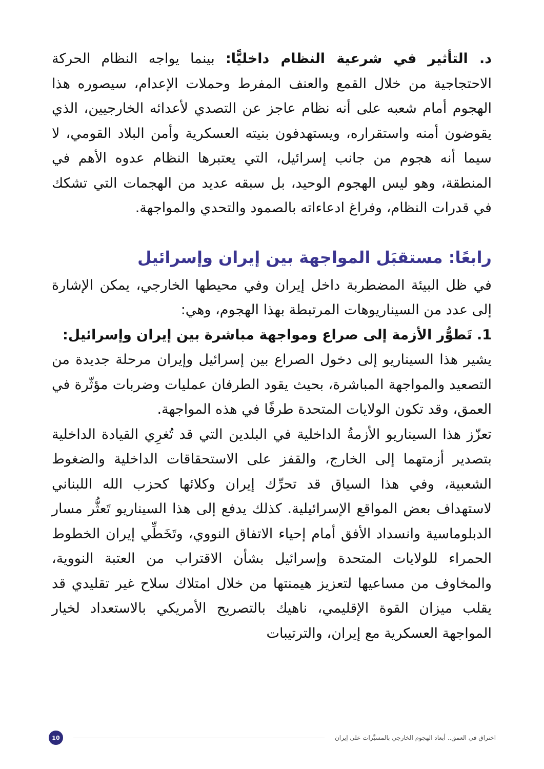د. التأثير في شرعية النظام داخليًّا: بينما يواجه النظام الحركة الاحتجاجية من خلال القمع والعنف المفرط وحملات الإعدام، سيصوره هذا الهجوم أمام شعبه على أنه نظام عاجز عن التصدي لأعدائه الخارجيين، الذي يقوضون أمنه واستقراره، ويستهدفون بنيته العسكرية وأمن البلاد القومي، لا سيما أنه هجوم من جانب إسرائيل، التي يعتبرها النظام عدوه الأهم في المنطقة، وهو ليس الهجوم الوحيد، بل سبقه عديد من الهجمات التي تشكك في قدرات النظام، وفراغ ادعاءاته بالصمود والتحدي والمواجهة.
رابعًا: مستقبَل المواجهة بين إيران وإسرائيل
في ظل البيئة المضطربة داخل إيران وفي محيطها الخارجي، يمكن الإشارة إلى عدد من السيناريوهات المرتبطة بهذا الهجوم، وهي:
1. تَطوُّر الأزمة إلى صراع ومواجهة مباشرة بين إيران وإسرائيل:
يشير هذا السيناريو إلى دخول الصراع بين إسرائيل وإيران مرحلة جديدة من التصعيد والمواجهة المباشرة، بحيث يقود الطرفان عمليات وضربات مؤثّرة في العمق، وقد تكون الولايات المتحدة طرفًا في هذه المواجهة.
تعزّز هذا السيناريو الأزمةُ الداخلية في البلدين التي قد تُغرِي القيادة الداخلية بتصدير أزمتهما إلى الخارج، والقفز على الاستحقاقات الداخلية والضغوط الشعبية، وفي هذا السياق قد تحرِّك إيران وكلائها كحزب الله اللبناني لاستهداف بعض المواقع الإسرائيلية. كذلك يدفع إلى هذا السيناريو تَعثُّر مسار الدبلوماسية وانسداد الأفق أمام إحياء الاتفاق النووي، وتَخَطِّي إيران الخطوط الحمراء للولايات المتحدة وإسرائيل بشأن الاقتراب من العتبة النووية، والمخاوف من مساعيها لتعزيز هيمنتها من خلال امتلاك سلاح غير تقليدي قد يقلب ميزان القوة الإقليمي، ناهيك بالتصريح الأمريكي بالاستعداد لخيار المواجهة العسكرية مع إيران، والترتيبات
اختراق في العمق.. أبعاد الهجوم الخارجي بالمسيَّرات على إيران 10